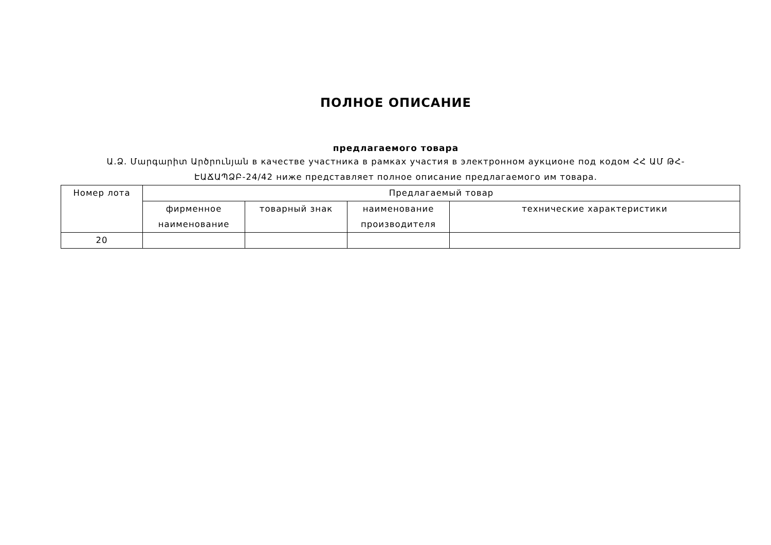ПОЛНОЕ ОПИСАНИЕ
предлагаемого товара
Ա.Ձ. Մարգարիտ Արծրունյան в качестве участника в рамках участия в электронном аукционе под кодом ՀՀ ԱՄ ԹՀ-ԷԱՃԱՊՁԲ-24/42 ниже представляет полное описание предлагаемого им товара.
| Номер лота | Предлагаемый товар | | | |
| --- | --- | --- | --- | --- |
| | фирменное наименование | товарный знак | наименование производителя | технические характеристики |
| 20 | | | | |